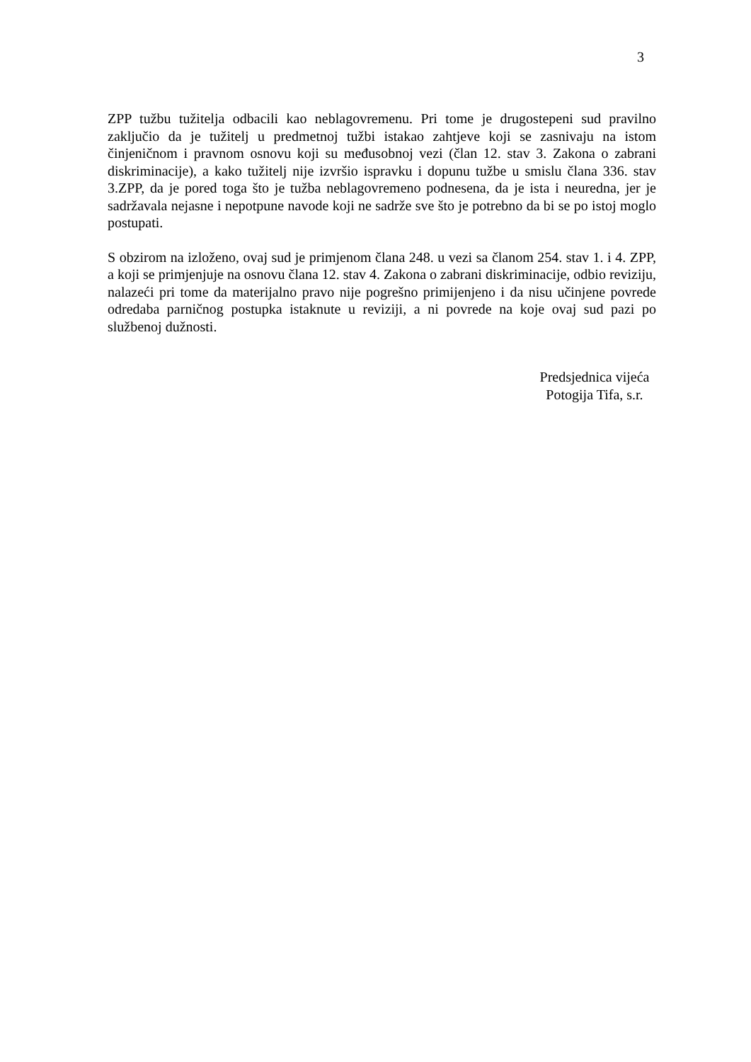3
ZPP tužbu tužitelja odbacili kao neblagovremenu. Pri tome je drugostepeni sud pravilno zaključio da je tužitelj u predmetnoj tužbi istakao zahtjeve koji se zasnivaju na istom činjeničnom i pravnom osnovu koji su međusobnoj vezi (član 12. stav 3. Zakona o zabrani diskriminacije), a kako tužitelj nije izvršio ispravku i dopunu tužbe u smislu člana 336. stav 3.ZPP, da je pored toga što je tužba neblagovremeno podnesena, da je ista i neuredna, jer je sadržavala nejasne i nepotpune navode koji ne sadrže sve što je potrebno da bi se po istoj moglo postupati.
S obzirom na izloženo, ovaj sud je primjenom člana 248. u vezi sa članom 254. stav 1. i 4. ZPP, a koji se primjenjuje na osnovu člana 12. stav 4. Zakona o zabrani diskriminacije, odbio reviziju, nalazeći pri tome da materijalno pravo nije pogrešno primijenjeno i da nisu učinjene povrede odredaba parničnog postupka istaknute u reviziji, a ni povrede na koje ovaj sud pazi po službenoj dužnosti.
Predsjednica vijeća
Potogija Tifa, s.r.